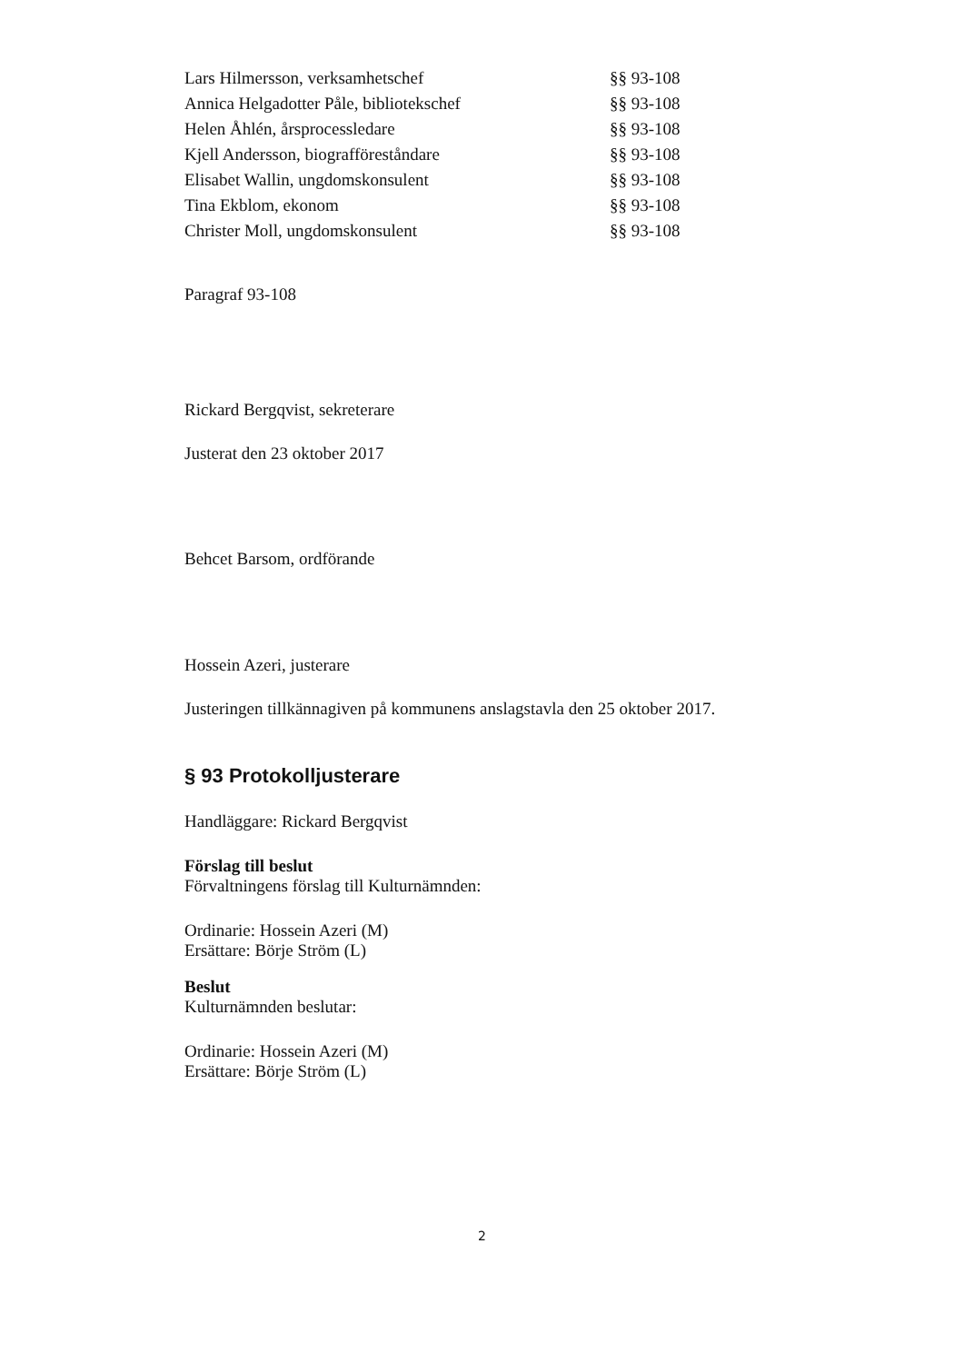| Lars Hilmersson, verksamhetschef | §§ 93-108 |
| Annica Helgadotter Påle, bibliotekschef | §§ 93-108 |
| Helen Åhlén, årsprocessledare | §§ 93-108 |
| Kjell Andersson, biografföreståndare | §§ 93-108 |
| Elisabet Wallin, ungdomskonsulent | §§ 93-108 |
| Tina Ekblom, ekonom | §§ 93-108 |
| Christer Moll, ungdomskonsulent | §§ 93-108 |
Paragraf 93-108
Rickard Bergqvist, sekreterare
Justerat den 23 oktober 2017
Behcet Barsom, ordförande
Hossein Azeri, justerare
Justeringen tillkännagiven på kommunens anslagstavla den 25 oktober 2017.
§ 93 Protokolljusterare
Handläggare: Rickard Bergqvist
Förslag till beslut
Förvaltningens förslag till Kulturnämnden:
Ordinarie: Hossein Azeri (M)
Ersättare: Börje Ström (L)
Beslut
Kulturnämnden beslutar:
Ordinarie: Hossein Azeri (M)
Ersättare: Börje Ström (L)
2